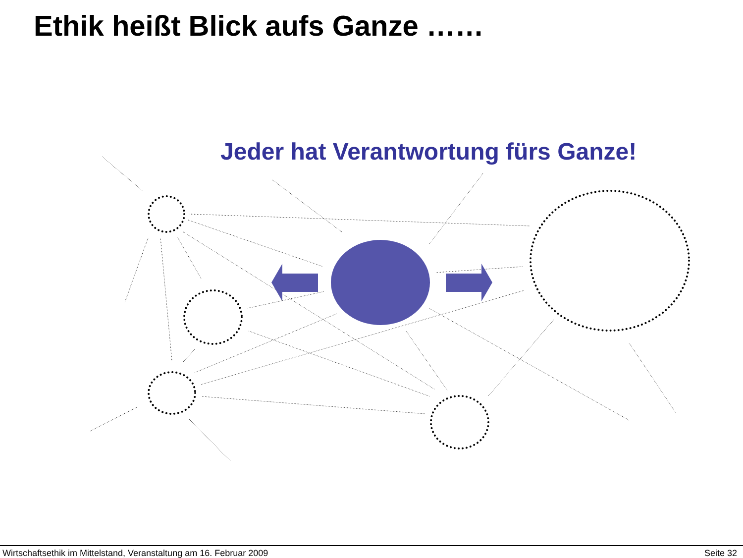Ethik heißt Blick aufs Ganze ……
Jeder hat Verantwortung fürs Ganze!
Wirtschaftsethik im Mittelstand, Veranstaltung am 16. Februar 2009 Seite 32